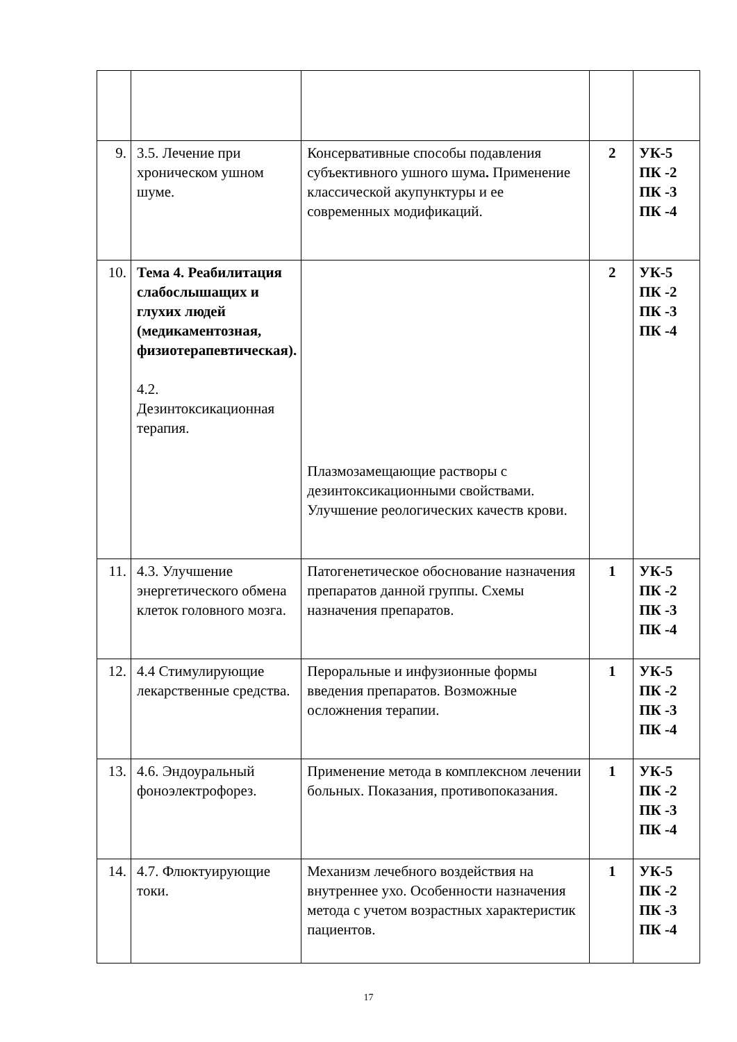| 9. | 3.5. Лечение при хроническом ушном шуме. | Консервативные способы подавления субъективного ушного шума . Применение классической акупунктуры и ее современных модификаций. | 2 | УК-5 ПК -2 ПК -3 ПК -4 |
| 10. | Тема 4. Реабилитация слабослышащих и глухих людей (медикаментозная, физиотерапевтическая). 4.2. Дезинтоксикационная терапия. | Плазмозамещающие растворы с дезинтоксикационными свойствами. Улучшение реологических качеств крови. | 2 | УК-5 ПК -2 ПК -3 ПК -4 |
| 11. | 4.3. Улучшение энергетического обмена клеток головного мозга. | Патогенетическое обоснование назначения препаратов данной группы. Схемы назначения препаратов. | 1 | УК-5 ПК -2 ПК -3 ПК -4 |
| 12. | 4.4 Стимулирующие лекарственные средства. | Пероральные и инфузионные формы введения препаратов. Возможные осложнения терапии. | 1 | УК-5 ПК -2 ПК -3 ПК -4 |
| 13. | 4.6. Эндоуральный фоноэлектрофорез. | Применение метода в комплексном лечении больных. Показания, противопоказания. | 1 | УК-5 ПК -2 ПК -3 ПК -4 |
| 14. | 4.7. Флюктуирующие токи. | Механизм лечебного воздействия на внутреннее ухо. Особенности назначения метода с учетом возрастных характеристик пациентов. | 1 | УК-5 ПК -2 ПК -3 ПК -4 |
17